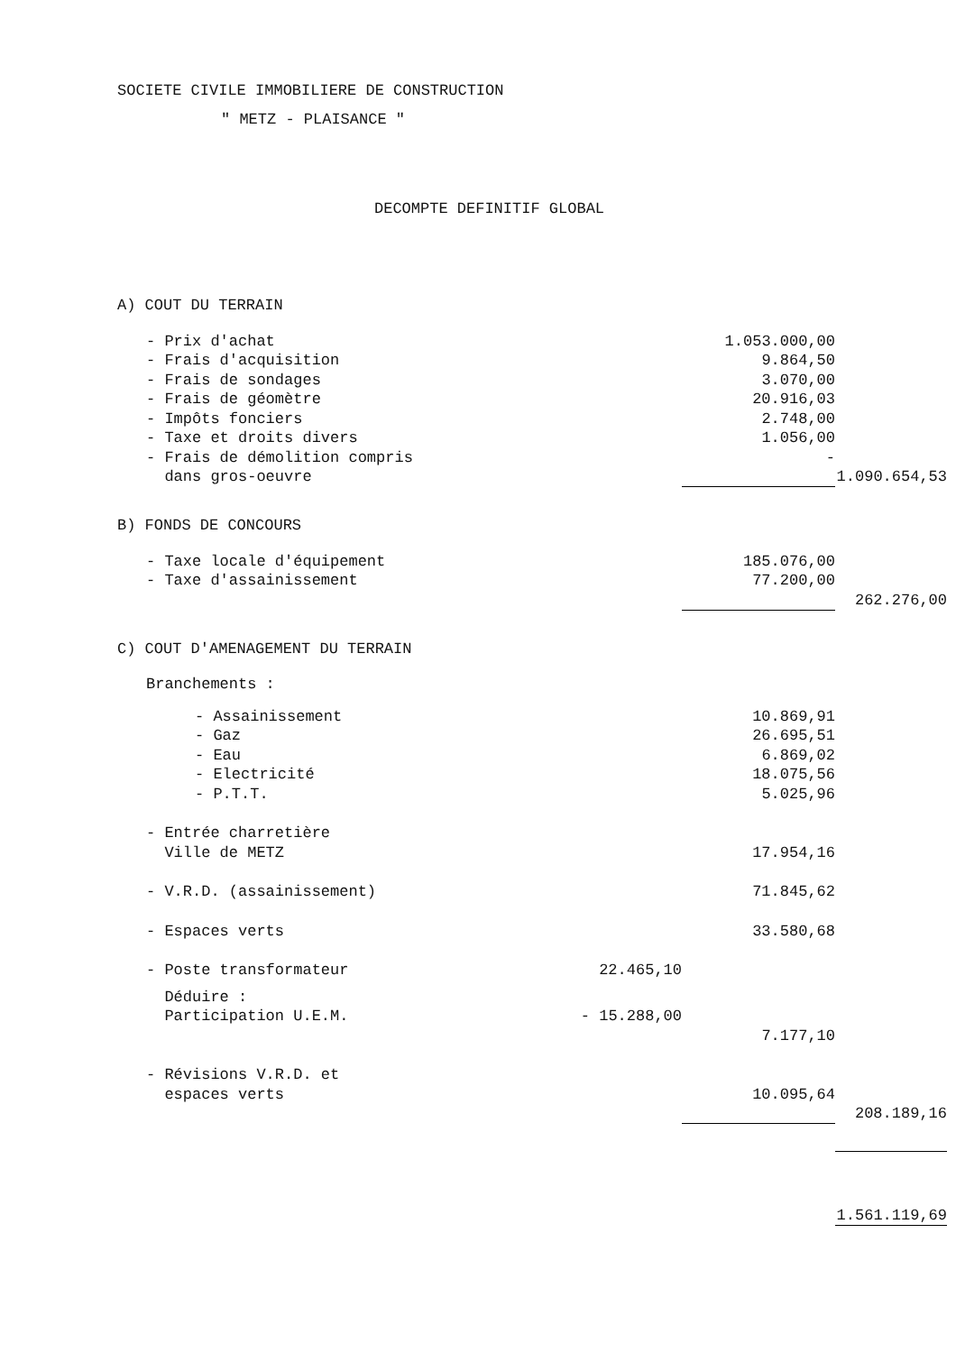SOCIETE CIVILE IMMOBILIERE DE CONSTRUCTION
" METZ - PLAISANCE "
DECOMPTE DEFINITIF GLOBAL
| A) COUT DU TERRAIN | | | |
| - Prix d'achat | | 1.053.000,00 | |
| - Frais d'acquisition | | 9.864,50 | |
| - Frais de sondages | | 3.070,00 | |
| - Frais de géomètre | | 20.916,03 | |
| - Impôts fonciers | | 2.748,00 | |
| - Taxe et droits divers | | 1.056,00 | |
| - Frais de démolition compris dans gros-oeuvre | | - | 1.090.654,53 |
| B) FONDS DE CONCOURS | | | |
| - Taxe locale d'équipement | | 185.076,00 | |
| - Taxe d'assainissement | | 77.200,00 | 262.276,00 |
| C) COUT D'AMENAGEMENT DU TERRAIN | | | |
| Branchements : | | | |
| - Assainissement | | 10.869,91 | |
| - Gaz | | 26.695,51 | |
| - Eau | | 6.869,02 | |
| - Electricité | | 18.075,56 | |
| - P.T.T. | | 5.025,96 | |
| - Entrée charretière Ville de METZ | | 17.954,16 | |
| - V.R.D. (assainissement) | | 71.845,62 | |
| - Espaces verts | | 33.580,68 | |
| - Poste transformateur | 22.465,10 | | |
| Déduire : Participation U.E.M. | - 15.288,00 | | |
| | | 7.177,10 | |
| - Révisions V.R.D. et espaces verts | | 10.095,64 | 208.189,16 |
| | | | 1.561.119,69 |